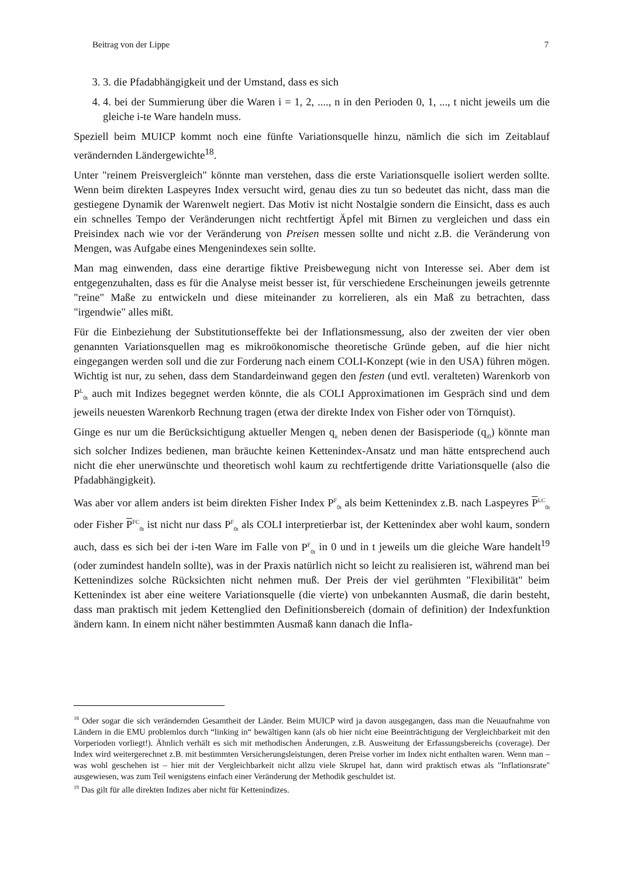Beitrag von der Lippe 7
3. 3. die Pfadabhängigkeit und der Umstand, dass es sich
4. 4. bei der Summierung über die Waren i = 1, 2, ...., n in den Perioden 0, 1, ..., t nicht jeweils um die gleiche i-te Ware handeln muss.
Speziell beim MUICP kommt noch eine fünfte Variationsquelle hinzu, nämlich die sich im Zeitablauf verändernden Ländergewichte<sup>18</sup>.
Unter "reinem Preisvergleich" könnte man verstehen, dass die erste Variationsquelle isoliert werden sollte. Wenn beim direkten Laspeyres Index versucht wird, genau dies zu tun so bedeutet das nicht, dass man die gestiegene Dynamik der Warenwelt negiert. Das Motiv ist nicht Nostalgie sondern die Einsicht, dass es auch ein schnelles Tempo der Veränderungen nicht rechtfertigt Äpfel mit Birnen zu vergleichen und dass ein Preisindex nach wie vor der Veränderung von Preisen messen sollte und nicht z.B. die Veränderung von Mengen, was Aufgabe eines Mengenindexes sein sollte.
Man mag einwenden, dass eine derartige fiktive Preisbewegung nicht von Interesse sei. Aber dem ist entgegenzuhalten, dass es für die Analyse meist besser ist, für verschiedene Erscheinungen jeweils getrennte "reine" Maße zu entwickeln und diese miteinander zu korrelieren, als ein Maß zu betrachten, dass "irgendwie" alles mißt.
Für die Einbeziehung der Substitutionseffekte bei der Inflationsmessung, also der zweiten der vier oben genannten Variationsquellen mag es mikroökonomische theoretische Gründe geben, auf die hier nicht eingegangen werden soll und die zur Forderung nach einem COLI-Konzept (wie in den USA) führen mögen. Wichtig ist nur, zu sehen, dass dem Standardeinwand gegen den festen (und evtl. veralteten) Warenkorb von P<sup>L</sup><sub>0t</sub> auch mit Indizes begegnet werden könnte, die als COLI Approximationen im Gespräch sind und dem jeweils neuesten Warenkorb Rechnung tragen (etwa der direkte Index von Fisher oder von Törnquist).
Ginge es nur um die Berücksichtigung aktueller Mengen q<sub>it</sub> neben denen der Basisperiode (q<sub>i0</sub>) könnte man sich solcher Indizes bedienen, man bräuchte keinen Kettenindex-Ansatz und man hätte entsprechend auch nicht die eher unerwünschte und theoretisch wohl kaum zu rechtfertigende dritte Variationsquelle (also die Pfadabhängigkeit).
Was aber vor allem anders ist beim direkten Fisher Index P<sup>F</sup><sub>0t</sub> als beim Kettenindex z.B. nach Laspeyres P<sup>LC</sup><sub>0t</sub> oder Fisher P<sup>FC</sup><sub>0t</sub> ist nicht nur dass P<sup>F</sup><sub>0t</sub> als COLI interpretierbar ist, der Kettenindex aber wohl kaum, sondern auch, dass es sich bei der i-ten Ware im Falle von P<sup>F</sup><sub>0t</sub> in 0 und in t jeweils um die gleiche Ware handelt<sup>19</sup> (oder zumindest handeln sollte), was in der Praxis natürlich nicht so leicht zu realisieren ist, während man bei Kettenindizes solche Rücksichten nicht nehmen muß. Der Preis der viel gerühmten "Flexibilität" beim Kettenindex ist aber eine weitere Variationsquelle (die vierte) von unbekannten Ausmaß, die darin besteht, dass man praktisch mit jedem Kettenglied den Definitionsbereich (domain of definition) der Indexfunktion ändern kann. In einem nicht näher bestimmten Ausmaß kann danach die Infla-
<sup>18</sup> Oder sogar die sich verändernden Gesamtheit der Länder. Beim MUICP wird ja davon ausgegangen, dass man die Neuaufnahme von Ländern in die EMU problemlos durch “linking in“ bewältigen kann (als ob hier nicht eine Beeinträchtigung der Vergleichbarkeit mit den Vorperioden vorliegt!). Ähnlich verhält es sich mit methodischen Änderungen, z.B. Ausweitung der Erfassungsbereichs (coverage). Der Index wird weitergerechnet z.B. mit bestimmten Versicherungsleistungen, deren Preise vorher im Index nicht enthalten waren. Wenn man – was wohl geschehen ist – hier mit der Vergleichbarkeit nicht allzu viele Skrupel hat, dann wird praktisch etwas als "Inflationsrate" ausgewiesen, was zum Teil wenigstens einfach einer Veränderung der Methodik geschuldet ist.
<sup>19</sup> Das gilt für alle direkten Indizes aber nicht für Kettenindizes.